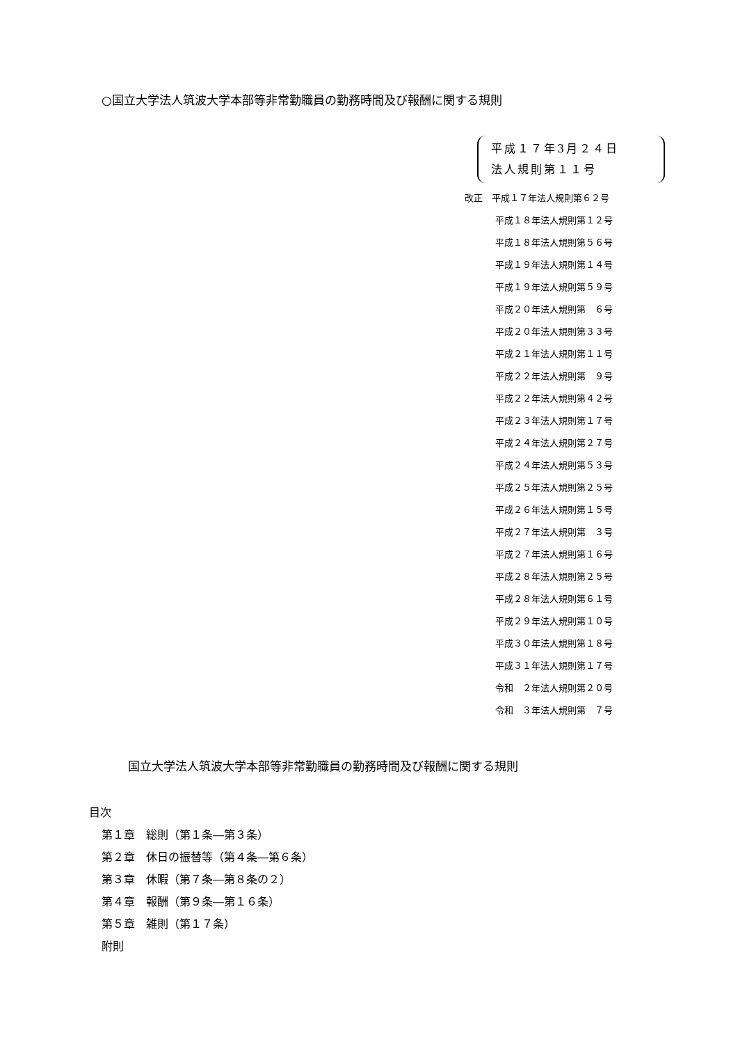○国立大学法人筑波大学本部等非常勤職員の勤務時間及び報酬に関する規則
平成１７年3月２４日
法人規則第１１号
改正　平成１７年法人規則第６２号
平成１８年法人規則第１２号
平成１８年法人規則第５６号
平成１９年法人規則第１４号
平成１９年法人規則第５９号
平成２０年法人規則第　６号
平成２０年法人規則第３３号
平成２１年法人規則第１１号
平成２２年法人規則第　９号
平成２２年法人規則第４２号
平成２３年法人規則第１７号
平成２４年法人規則第２７号
平成２４年法人規則第５３号
平成２５年法人規則第２５号
平成２６年法人規則第１５号
平成２７年法人規則第　３号
平成２７年法人規則第１６号
平成２８年法人規則第２５号
平成２８年法人規則第６１号
平成２９年法人規則第１０号
平成３０年法人規則第１８号
平成３１年法人規則第１７号
令和　２年法人規則第２０号
令和　３年法人規則第　７号
国立大学法人筑波大学本部等非常勤職員の勤務時間及び報酬に関する規則
目次
第１章　総則（第１条―第３条）
第２章　休日の振替等（第４条―第６条）
第３章　休暇（第７条―第８条の２）
第４章　報酬（第９条―第１６条）
第５章　雑則（第１７条）
附則